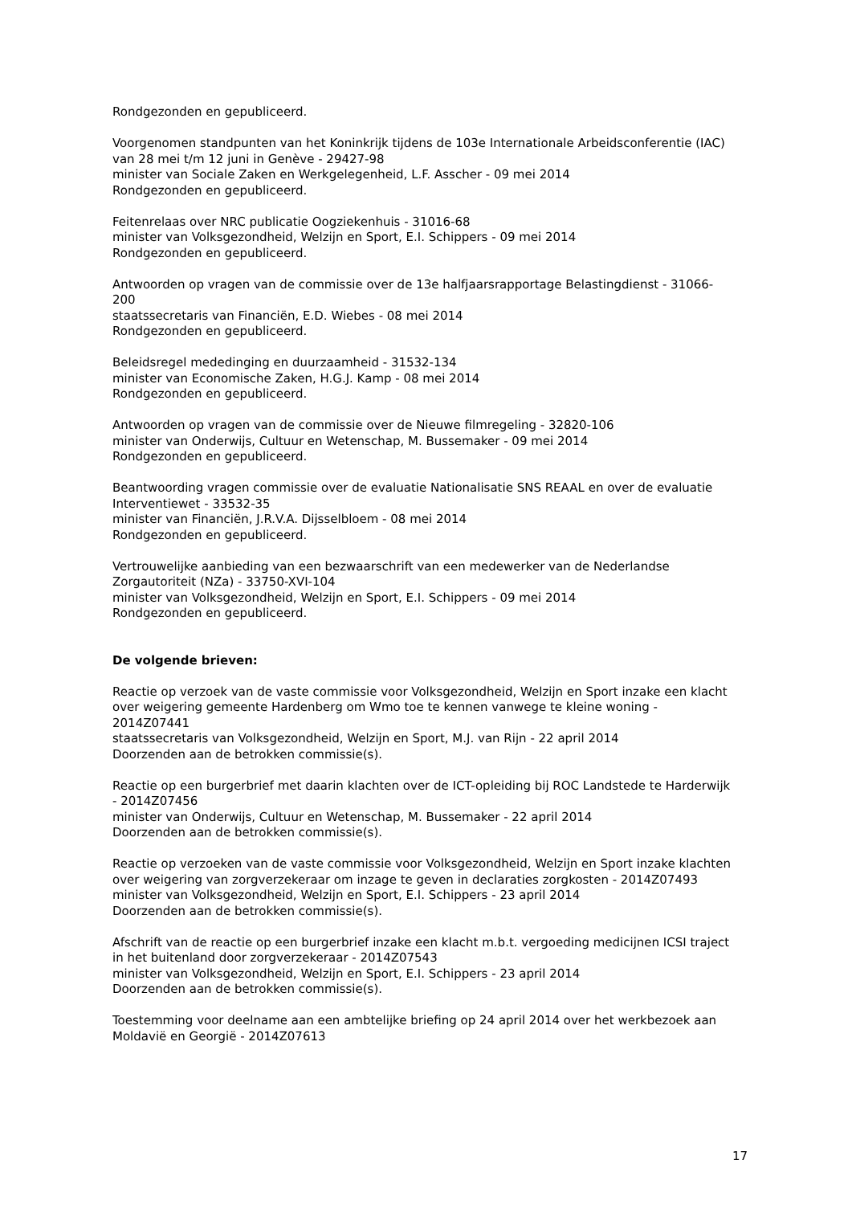Rondgezonden en gepubliceerd.
Voorgenomen standpunten van het Koninkrijk tijdens de 103e Internationale Arbeidsconferentie (IAC) van 28 mei t/m 12 juni in Genève - 29427-98
minister van Sociale Zaken en Werkgelegenheid, L.F. Asscher - 09 mei 2014
Rondgezonden en gepubliceerd.
Feitenrelaas over NRC publicatie Oogziekenhuis - 31016-68
minister van Volksgezondheid, Welzijn en Sport, E.I. Schippers - 09 mei 2014
Rondgezonden en gepubliceerd.
Antwoorden op vragen van de commissie over de 13e halfjaarsrapportage Belastingdienst - 31066-200
staatssecretaris van Financiën, E.D. Wiebes - 08 mei 2014
Rondgezonden en gepubliceerd.
Beleidsregel mededinging en duurzaamheid - 31532-134
minister van Economische Zaken, H.G.J. Kamp - 08 mei 2014
Rondgezonden en gepubliceerd.
Antwoorden op vragen van de commissie over de Nieuwe filmregeling - 32820-106
minister van Onderwijs, Cultuur en Wetenschap, M. Bussemaker - 09 mei 2014
Rondgezonden en gepubliceerd.
Beantwoording vragen commissie over de evaluatie Nationalisatie SNS REAAL en over de evaluatie Interventiewet - 33532-35
minister van Financiën, J.R.V.A. Dijsselbloem - 08 mei 2014
Rondgezonden en gepubliceerd.
Vertrouwelijke aanbieding van een bezwaarschrift van een medewerker van de Nederlandse Zorgautoriteit (NZa) - 33750-XVI-104
minister van Volksgezondheid, Welzijn en Sport, E.I. Schippers - 09 mei 2014
Rondgezonden en gepubliceerd.
De volgende brieven:
Reactie op verzoek van de vaste commissie voor Volksgezondheid, Welzijn en Sport inzake een klacht over weigering gemeente Hardenberg om Wmo toe te kennen vanwege te kleine woning - 2014Z07441
staatssecretaris van Volksgezondheid, Welzijn en Sport, M.J. van Rijn - 22 april 2014
Doorzenden aan de betrokken commissie(s).
Reactie op een burgerbrief met daarin klachten over de ICT-opleiding bij ROC Landstede te Harderwijk - 2014Z07456
minister van Onderwijs, Cultuur en Wetenschap, M. Bussemaker - 22 april 2014
Doorzenden aan de betrokken commissie(s).
Reactie op verzoeken van de vaste commissie voor Volksgezondheid, Welzijn en Sport inzake klachten over weigering van zorgverzekeraar om inzage te geven in declaraties zorgkosten - 2014Z07493
minister van Volksgezondheid, Welzijn en Sport, E.I. Schippers - 23 april 2014
Doorzenden aan de betrokken commissie(s).
Afschrift van de reactie op een burgerbrief inzake een klacht m.b.t. vergoeding medicijnen ICSI traject in het buitenland door zorgverzekeraar - 2014Z07543
minister van Volksgezondheid, Welzijn en Sport, E.I. Schippers - 23 april 2014
Doorzenden aan de betrokken commissie(s).
Toestemming voor deelname aan een ambtelijke briefing op 24 april 2014 over het werkbezoek aan Moldavië en Georgië - 2014Z07613
17